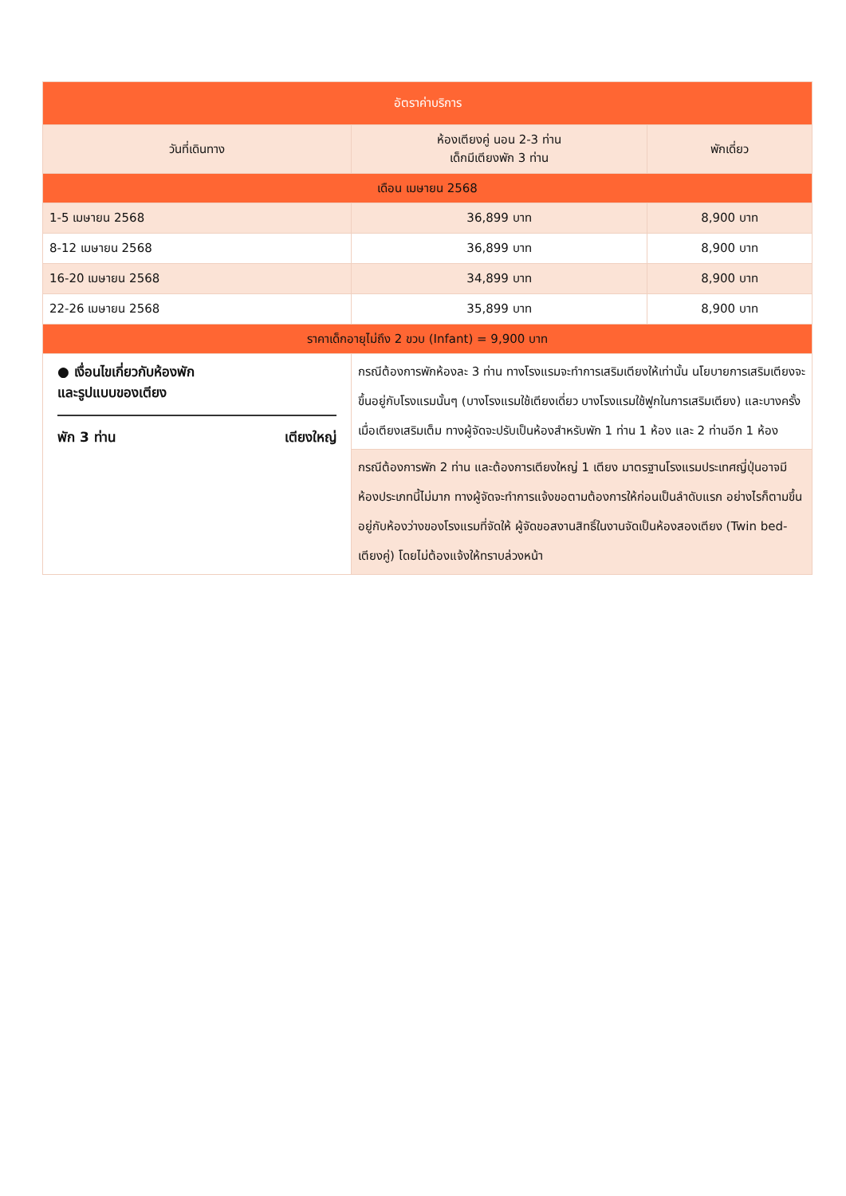| อัตราค่าบริการ | | |
| --- | --- | --- |
| วันที่เดินทาง | ห้องเตียงคู่ นอน 2-3 ท่าน เด็กมีเตียงพัก 3 ท่าน | พักเดี่ยว |
| เดือน เมษายน 2568 | | |
| 1-5 เมษายน 2568 | 36,899 บาท | 8,900 บาท |
| 8-12 เมษายน 2568 | 36,899 บาท | 8,900 บาท |
| 16-20 เมษายน 2568 | 34,899 บาท | 8,900 บาท |
| 22-26 เมษายน 2568 | 35,899 บาท | 8,900 บาท |
| ราคาเด็กอายุไม่ถึง 2 ขวบ (Infant) = 9,900 บาท | | |
| ● เงื่อนไขเกี่ยวกับห้องพัก และรูปแบบของเตียง พัก 3 ท่าน เตียงใหญ่ | กรณีต้องการพักห้องละ 3 ท่าน ทางโรงแรมจะทำการเสริมเตียงให้เท่านั้น นโยบายการเสริมเตียงจะขึ้นอยู่กับโรงแรมนั้นๆ (บางโรงแรมใช้เตียงเดี่ยว บางโรงแรมใช้ฟูกในการเสริมเตียง) และบางครั้งเมื่อเตียงเสริมเต็ม ทางผู้จัดจะปรับเป็นห้องสำหรับพัก 1 ท่าน 1 ห้อง และ 2 ท่านอีก 1 ห้อง | |
| | กรณีต้องการพัก 2 ท่าน และต้องการเตียงใหญ่ 1 เตียง มาตรฐานโรงแรมประเทศญี่ปุ่นอาจมีห้องประเภทนี้ไม่มาก ทางผู้จัดจะทำการแจ้งขอตามต้องการให้ก่อนเป็นลำดับแรก อย่างไรก็ตามขึ้นอยู่กับห้องว่างของโรงแรมที่จัดให้ ผู้จัดขอสงานสิทธิ์ในงานจัดเป็นห้องสองเตียง (Twin bed-เตียงคู่) โดยไม่ต้องแจ้งให้ทราบล่วงหน้า | |